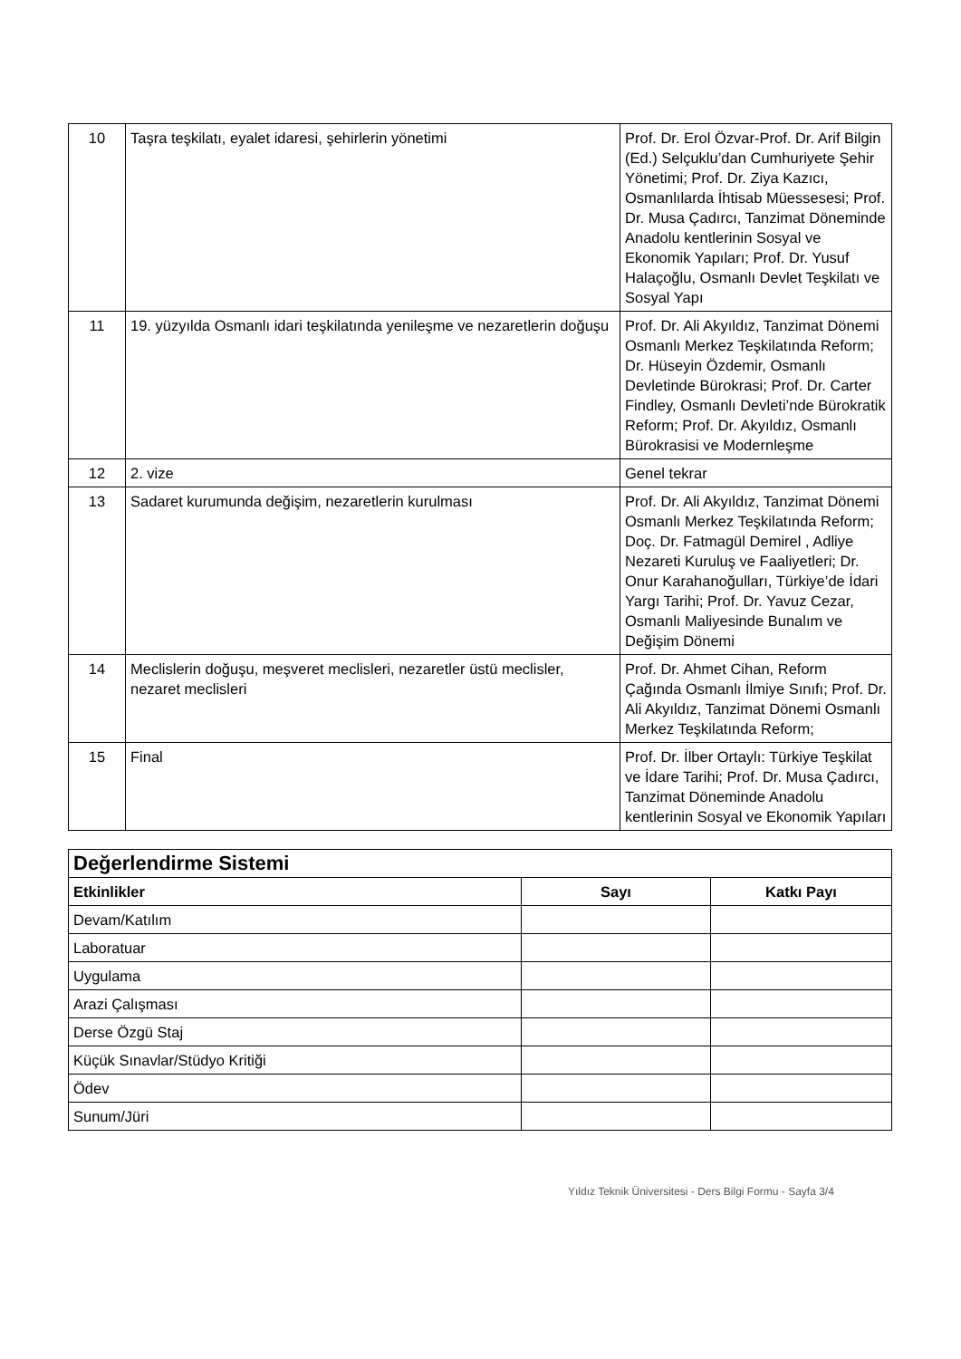| 10 | Taşra teşkilatı, eyalet idaresi, şehirlerin yönetimi | Prof. Dr. Erol Özvar-Prof. Dr. Arif Bilgin (Ed.) Selçuklu’dan Cumhuriyete Şehir Yönetimi; Prof. Dr. Ziya Kazıcı, Osmanlılarda İhtisab Müessesesi; Prof. Dr. Musa Çadırcı, Tanzimat Döneminde Anadolu kentlerinin Sosyal ve Ekonomik Yapıları; Prof. Dr. Yusuf Halaçoğlu, Osmanlı Devlet Teşkilatı ve Sosyal Yapı |
| 11 | 19. yüzyılda Osmanlı idari teşkilatında yenileşme ve nezaretlerin doğuşu | Prof. Dr. Ali Akyıldız, Tanzimat Dönemi Osmanlı Merkez Teşkilatında Reform; Dr. Hüseyin Özdemir, Osmanlı Devletinde Bürokrasi; Prof. Dr. Carter Findley, Osmanlı Devleti’nde Bürokratik Reform; Prof. Dr. Akyıldız, Osmanlı Bürokrasisi ve Modernleşme |
| 12 | 2. vize | Genel tekrar |
| 13 | Sadaret kurumunda değişim, nezaretlerin kurulması | Prof. Dr. Ali Akyıldız, Tanzimat Dönemi Osmanlı Merkez Teşkilatında Reform; Doç. Dr. Fatmagül Demirel , Adliye Nezareti Kuruluş ve Faaliyetleri; Dr. Onur Karahanoğulları, Türkiye’de İdari Yargı Tarihi; Prof. Dr. Yavuz Cezar, Osmanlı Maliyesinde Bunalım ve Değişim Dönemi |
| 14 | Meclislerin doğuşu, meşveret meclisleri, nezaretler üstü meclisler, nezaret meclisleri | Prof. Dr. Ahmet Cihan, Reform Çağında Osmanlı İlmiye Sınıfı; Prof. Dr. Ali Akyıldız, Tanzimat Dönemi Osmanlı Merkez Teşkilatında Reform; |
| 15 | Final | Prof. Dr. İlber Ortaylı: Türkiye Teşkilat ve İdare Tarihi; Prof. Dr. Musa Çadırcı, Tanzimat Döneminde Anadolu kentlerinin Sosyal ve Ekonomik Yapıları |
| Değerlendirme Sistemi | | |
| Etkinlikler | Sayı | Katkı Payı |
| Devam/Katılım | | |
| Laboratuar | | |
| Uygulama | | |
| Arazi Çalışması | | |
| Derse Özgü Staj | | |
| Küçük Sınavlar/Stüdyo Kritiği | | |
| Ödev | | |
| Sunum/Jüri | | |
Yıldız Teknik Üniversitesi - Ders Bilgi Formu - Sayfa 3/4